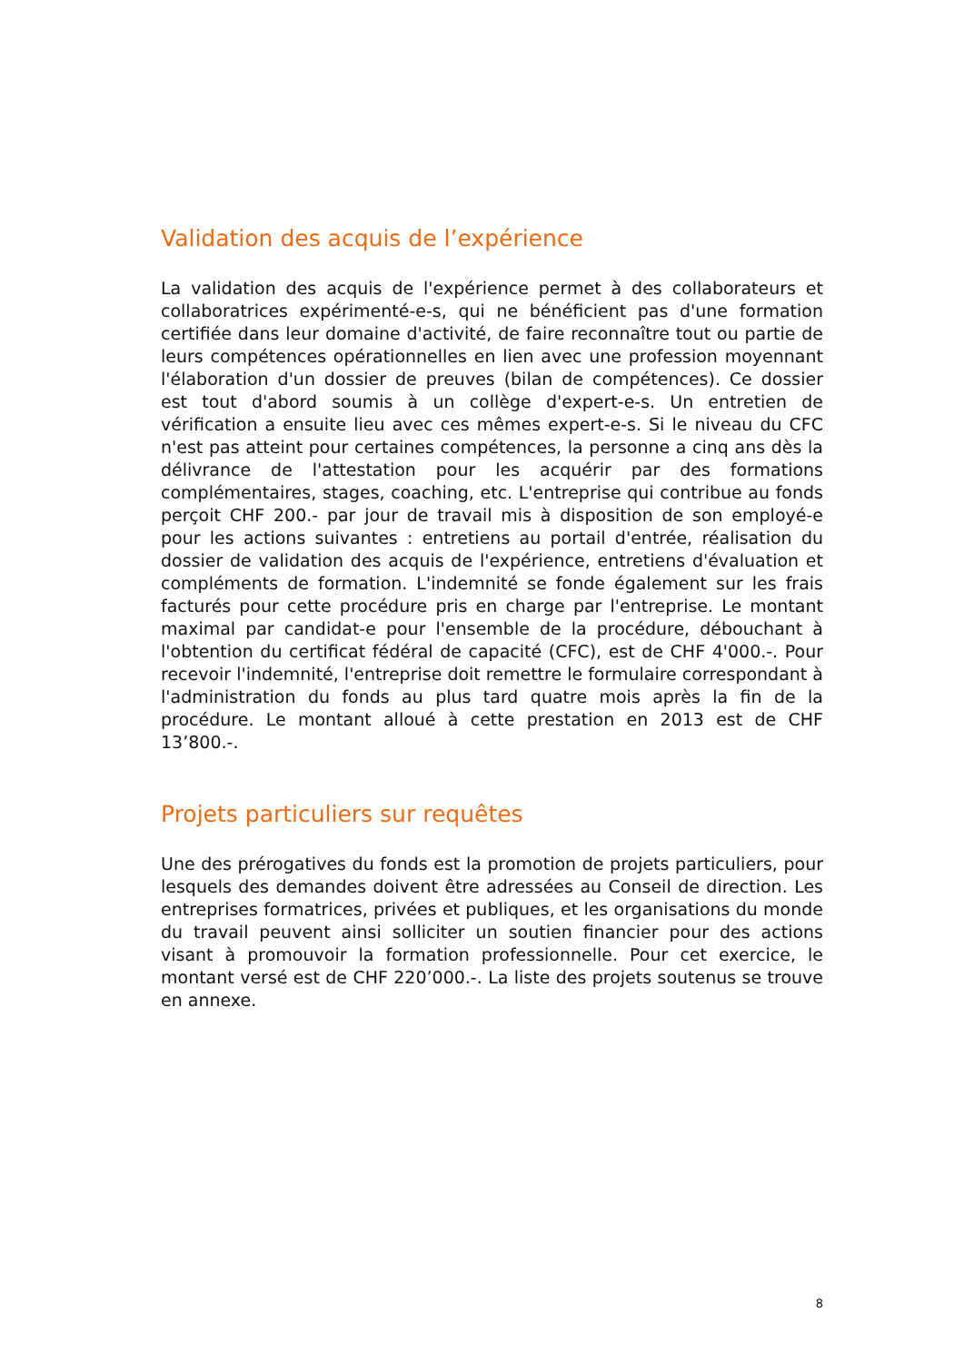Validation des acquis de l’expérience
La validation des acquis de l'expérience permet à des collaborateurs et collaboratrices expérimenté-e-s, qui ne bénéficient pas d'une formation certifiée dans leur domaine d'activité, de faire reconnaître tout ou partie de leurs compétences opérationnelles en lien avec une profession moyennant l'élaboration d'un dossier de preuves (bilan de compétences). Ce dossier est tout d'abord soumis à un collège d'expert-e-s. Un entretien de vérification a ensuite lieu avec ces mêmes expert-e-s. Si le niveau du CFC n'est pas atteint pour certaines compétences, la personne a cinq ans dès la délivrance de l'attestation pour les acquérir par des formations complémentaires, stages, coaching, etc. L'entreprise qui contribue au fonds perçoit CHF 200.- par jour de travail mis à disposition de son employé-e pour les actions suivantes : entretiens au portail d'entrée, réalisation du dossier de validation des acquis de l'expérience, entretiens d'évaluation et compléments de formation. L'indemnité se fonde également sur les frais facturés pour cette procédure pris en charge par l'entreprise. Le montant maximal par candidat-e pour l'ensemble de la procédure, débouchant à l'obtention du certificat fédéral de capacité (CFC), est de CHF 4'000.-. Pour recevoir l'indemnité, l'entreprise doit remettre le formulaire correspondant à l'administration du fonds au plus tard quatre mois après la fin de la procédure. Le montant alloué à cette prestation en 2013 est de CHF 13’800.-.
Projets particuliers sur requêtes
Une des prérogatives du fonds est la promotion de projets particuliers, pour lesquels des demandes doivent être adressées au Conseil de direction. Les entreprises formatrices, privées et publiques, et les organisations du monde du travail peuvent ainsi solliciter un soutien financier pour des actions visant à promouvoir la formation professionnelle. Pour cet exercice, le montant versé est de CHF 220’000.-. La liste des projets soutenus se trouve en annexe.
8